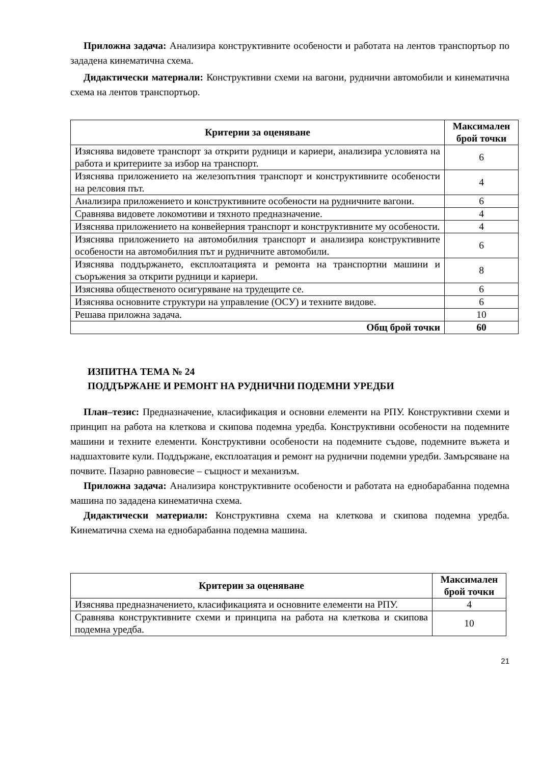Приложна задача: Анализира конструктивните особености и работата на лентов транспортьор по зададена кинематична схема.
Дидактически материали: Конструктивни схеми на вагони, руднични автомобили и кинематична схема на лентов транспортьор.
| Критерии за оценяване | Максимален брой точки |
| --- | --- |
| Изяснява видовете транспорт за открити рудници и кариери, анализира условията на работа и критериите за избор на транспорт. | 6 |
| Изяснява приложението на железопътния транспорт и конструктивните особености на релсовия път. | 4 |
| Анализира приложението и конструктивните особености на рудничните вагони. | 6 |
| Сравнява видовете локомотиви и тяхното предназначение. | 4 |
| Изяснява приложението на конвейерния транспорт и конструктивните му особености. | 4 |
| Изяснява приложението на автомобилния транспорт и анализира конструктивните особености на автомобилния път и рудничните автомобили. | 6 |
| Изяснява поддържането, експлоатацията и ремонта на транспортни машини и съоръжения за открити рудници и кариери. | 8 |
| Изяснява общественото осигуряване на трудещите се. | 6 |
| Изяснява основните структури на управление (ОСУ) и техните видове. | 6 |
| Решава приложна задача. | 10 |
| Общ брой точки | 60 |
ИЗПИТНА ТЕМА № 24
ПОДДЪРЖАНЕ И РЕМОНТ НА РУДНИЧНИ ПОДЕМНИ УРЕДБИ
План–тезис: Предназначение, класификация и основни елементи на РПУ. Конструктивни схеми и принцип на работа на клеткова и скипова подемна уредба. Конструктивни особености на подемните машини и техните елементи. Конструктивни особености на подемните съдове, подемните въжета и надшахтовите кули. Поддържане, експлоатация и ремонт на руднични подемни уредби. Замърсяване на почвите. Пазарно равновесие – същност и механизъм.
Приложна задача: Анализира конструктивните особености и работата на еднобарабанна подемна машина по зададена кинематична схема.
Дидактически материали: Конструктивна схема на клеткова и скипова подемна уредба. Кинематична схема на еднобарабанна подемна машина.
| Критерии за оценяване | Максимален брой точки |
| --- | --- |
| Изяснява предназначението, класификацията и основните елементи на РПУ. | 4 |
| Сравнява конструктивните схеми и принципа на работа на клеткова и скипова подемна уредба. | 10 |
21